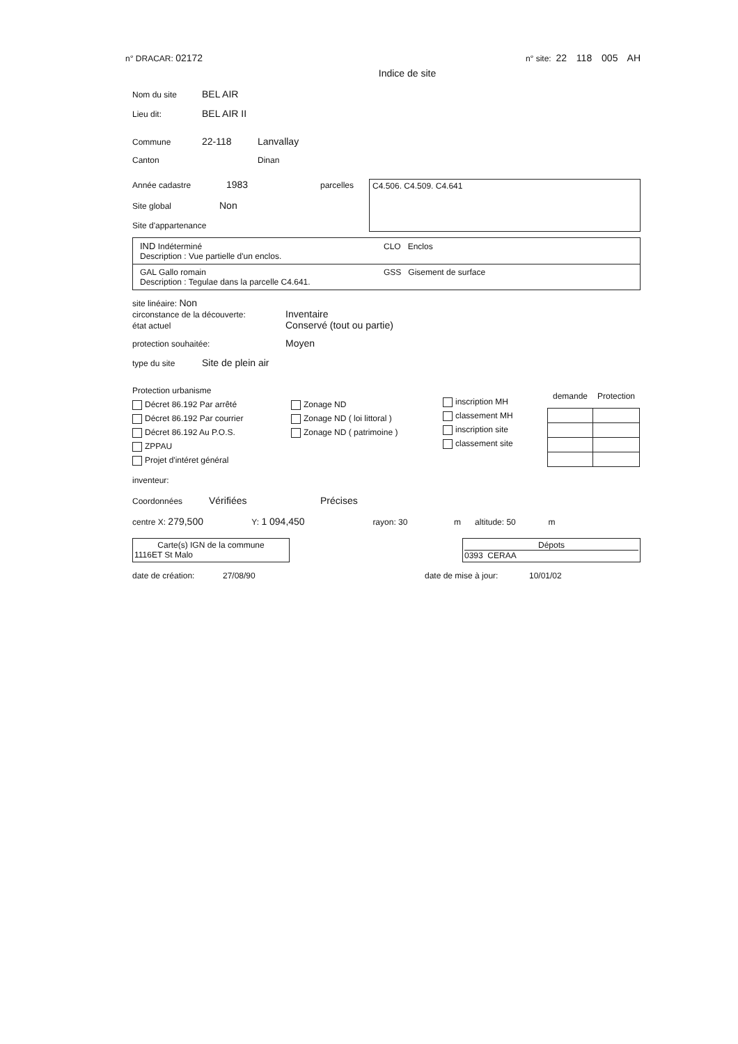n° DRACAR: 02172 n° site: 22 118 005 AH
Indice de site
Nom du site BEL AIR
Lieu dit: BEL AIR II
Commune 22-118 Lanvallay
Canton Dinan
Année cadastre 1983
Site global Non
Site d'appartenance
parcelles
C4.506. C4.509. C4.641
IND Indéterminé CLO Enclos
Description : Vue partielle d'un enclos.
GAL Gallo romain GSS Gisement de surface
Description : Tegulae dans la parcelle C4.641.
site linéaire: Non
circonstance de la découverte: Inventaire
état actuel Conservé (tout ou partie)
protection souhaitée: Moyen
type du site Site de plein air
Protection urbanisme
Décret 86.192 Par arrêté
Décret 86.192 Par courrier
Décret 86.192 Au P.O.S.
ZPPAU
Projet d'intéret général
Zonage ND
Zonage ND ( loi littoral )
Zonage ND ( patrimoine )
inscription MH
classement MH
inscription site
classement site
| demande | Protection |
| --- | --- |
inventeur:
Coordonnées Vérifiées Précises
centre X: 279,500 Y: 1 094,450 rayon: 30 m altitude: 50 m
Carte(s) IGN de la commune
1116ET St Malo
Dépots
0393 CERAA
date de création: 27/08/90 date de mise à jour: 10/01/02